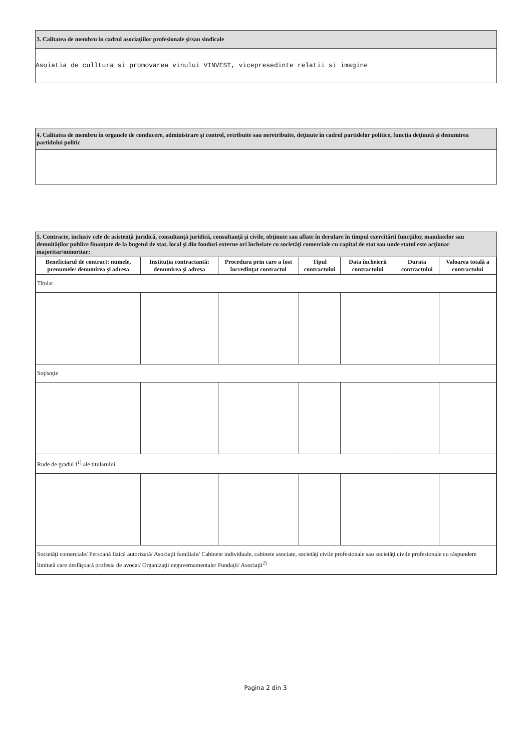3. Calitatea de membru în cadrul asociaţiilor profesionale şi/sau sindicale
Asoiatia de culltura si promovarea vinului VINVEST, vicepresedinte relatii si imagine
4. Calitatea de membru în organele de conducere, administrare şi control, retribuite sau neretribuite, deţinute în cadrul partidelor politice, funcţia deţinută şi denumirea partidului politic
5. Contracte, inclusiv cele de asistenţă juridică, consultanţă juridică, consultanţă şi civile, obţinute sau aflate în derulare în timpul exercitării funcţiilor, mandatelor sau demnităţilor publice finanţate de la bugetul de stat, local şi din fonduri externe ori încheiate cu societăţi comerciale cu capital de stat sau unde statul este acţionar majoritar/minoritar:
| Beneficiarul de contract: numele, prenumele/ denumirea şi adresa | Instituţia contractantă: denumirea şi adresa | Procedura prin care a fost încredinţat contractul | Tipul contractului | Data încheierii contractului | Durata contractului | Valoarea totală a contractului |
| --- | --- | --- | --- | --- | --- | --- |
| Titular | | | | | | |
| Soţ/soţie | | | | | | |
| Rude de gradul I<sup>1)</sup> ale titularului | | | | | | |
| Societăţi comerciale/ Persoană fizică autorizată/ Asociaţii familiale/ Cabinete individuale, cabinete asociate, societăţi civile profesionale sau societăţi civile profesionale cu răspundere limitată care desfăşoară profesia de avocat/ Organizaţii neguvernamentale/ Fundaţii/ Asociaţii<sup>2)</sup> | | | | | | |
Pagina 2 din 3